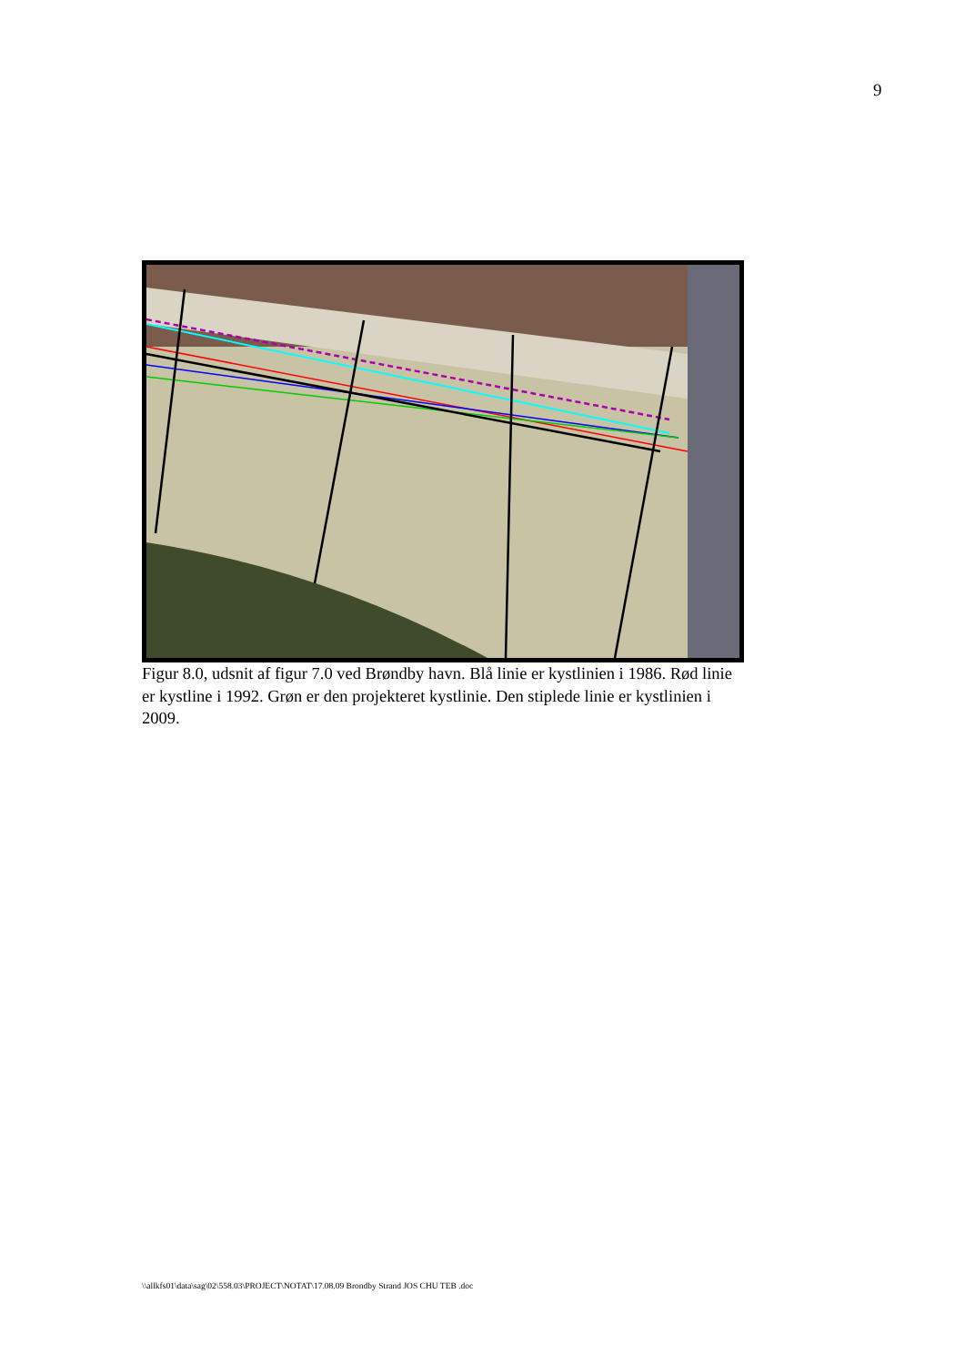9
Figur 8.0, udsnit af figur 7.0 ved Brøndby havn. Blå linie er kystlinien i 1986. Rød linie er kystline i 1992. Grøn er den projekteret kystlinie. Den stiplede linie er kystlinien i 2009.
\\allkfs01\data\sag\02\558.03\PROJECT\NOTAT\17.08.09 Brondby Strand JOS CHU TEB .doc